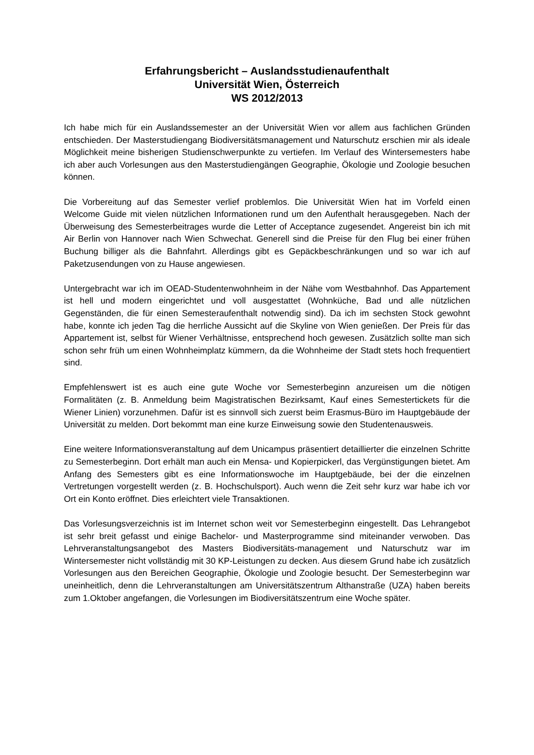Erfahrungsbericht – Auslandsstudienaufenthalt
Universität Wien, Österreich
WS 2012/2013
Ich habe mich für ein Auslandssemester an der Universität Wien vor allem aus fachlichen Gründen entschieden. Der Masterstudiengang Biodiversitätsmanagement und Naturschutz erschien mir als ideale Möglichkeit meine bisherigen Studienschwerpunkte zu vertiefen. Im Verlauf des Wintersemesters habe ich aber auch Vorlesungen aus den Masterstudiengängen Geographie, Ökologie und Zoologie besuchen können.
Die Vorbereitung auf das Semester verlief problemlos. Die Universität Wien hat im Vorfeld einen Welcome Guide mit vielen nützlichen Informationen rund um den Aufenthalt herausgegeben. Nach der Überweisung des Semesterbeitrages wurde die Letter of Acceptance zugesendet. Angereist bin ich mit Air Berlin von Hannover nach Wien Schwechat. Generell sind die Preise für den Flug bei einer frühen Buchung billiger als die Bahnfahrt. Allerdings gibt es Gepäckbeschränkungen und so war ich auf Paketzusendungen von zu Hause angewiesen.
Untergebracht war ich im OEAD-Studentenwohnheim in der Nähe vom Westbahnhof. Das Appartement ist hell und modern eingerichtet und voll ausgestattet (Wohnküche, Bad und alle nützlichen Gegenständen, die für einen Semesteraufenthalt notwendig sind). Da ich im sechsten Stock gewohnt habe, konnte ich jeden Tag die herrliche Aussicht auf die Skyline von Wien genießen. Der Preis für das Appartement ist, selbst für Wiener Verhältnisse, entsprechend hoch gewesen. Zusätzlich sollte man sich schon sehr früh um einen Wohnheimplatz kümmern, da die Wohnheime der Stadt stets hoch frequentiert sind.
Empfehlenswert ist es auch eine gute Woche vor Semesterbeginn anzureisen um die nötigen Formalitäten (z. B. Anmeldung beim Magistratischen Bezirksamt, Kauf eines Semestertickets für die Wiener Linien) vorzunehmen. Dafür ist es sinnvoll sich zuerst beim Erasmus-Büro im Hauptgebäude der Universität zu melden. Dort bekommt man eine kurze Einweisung sowie den Studentenausweis.
Eine weitere Informationsveranstaltung auf dem Unicampus präsentiert detaillierter die einzelnen Schritte zu Semesterbeginn. Dort erhält man auch ein Mensa- und Kopierpickerl, das Vergünstigungen bietet. Am Anfang des Semesters gibt es eine Informationswoche im Hauptgebäude, bei der die einzelnen Vertretungen vorgestellt werden (z. B. Hochschulsport). Auch wenn die Zeit sehr kurz war habe ich vor Ort ein Konto eröffnet. Dies erleichtert viele Transaktionen.
Das Vorlesungsverzeichnis ist im Internet schon weit vor Semesterbeginn eingestellt. Das Lehrangebot ist sehr breit gefasst und einige Bachelor- und Masterprogramme sind miteinander verwoben. Das Lehrveranstaltungsangebot des Masters Biodiversitäts-management und Naturschutz war im Wintersemester nicht vollständig mit 30 KP-Leistungen zu decken. Aus diesem Grund habe ich zusätzlich Vorlesungen aus den Bereichen Geographie, Ökologie und Zoologie besucht. Der Semesterbeginn war uneinheitlich, denn die Lehrveranstaltungen am Universitätszentrum Althanstraße (UZA) haben bereits zum 1.Oktober angefangen, die Vorlesungen im Biodiversitätszentrum eine Woche später.